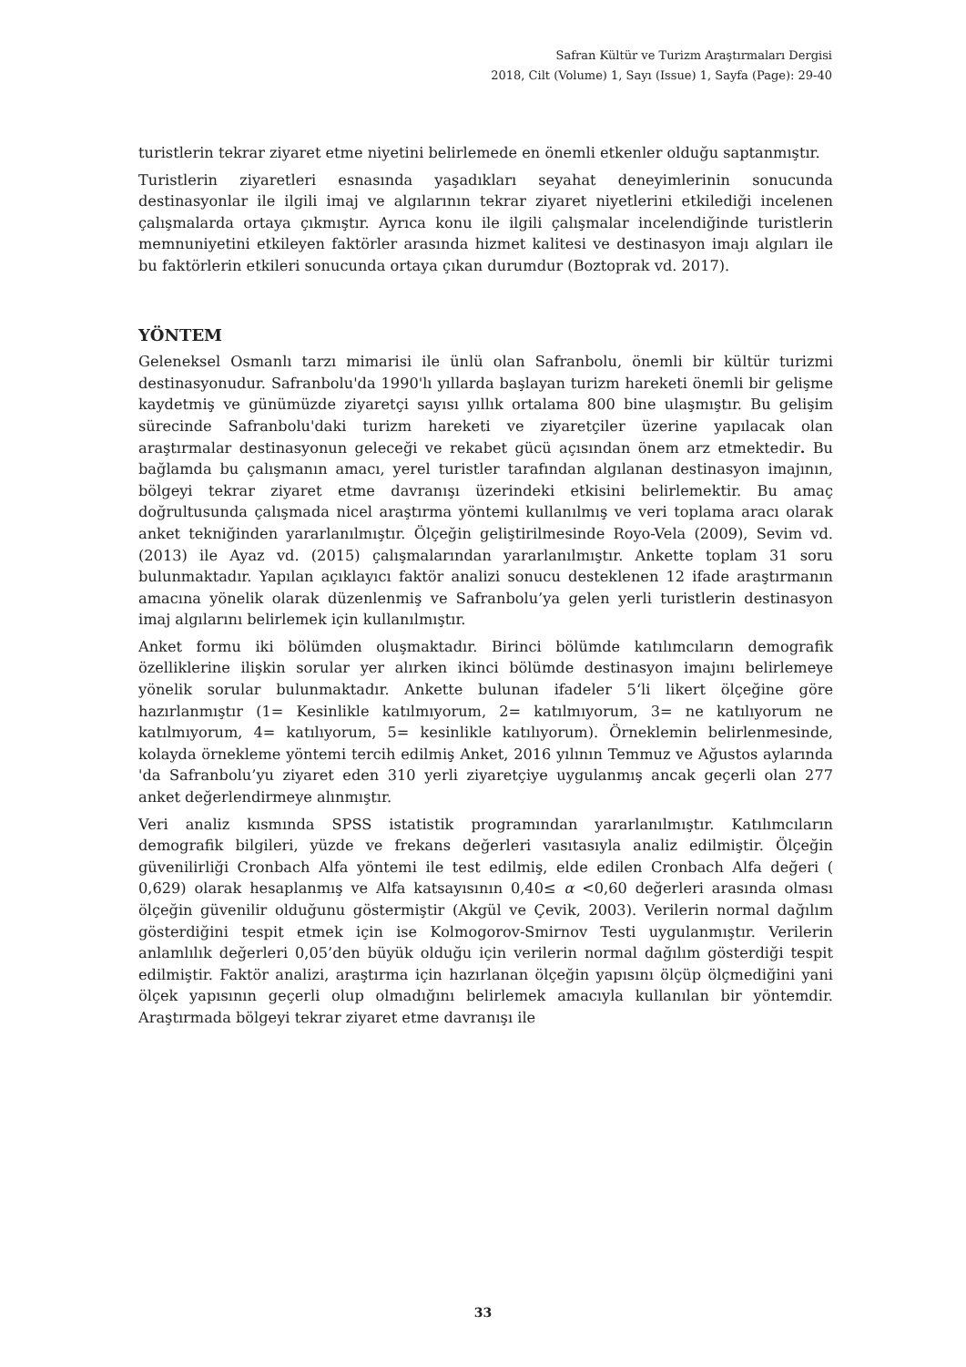Safran Kültür ve Turizm Araştırmaları Dergisi
2018, Cilt (Volume) 1, Sayı (Issue) 1, Sayfa (Page): 29-40
turistlerin tekrar ziyaret etme niyetini belirlemede en önemli etkenler olduğu saptanmıştır.
Turistlerin ziyaretleri esnasında yaşadıkları seyahat deneyimlerinin sonucunda destinasyonlar ile ilgili imaj ve algılarının tekrar ziyaret niyetlerini etkilediği incelenen çalışmalarda ortaya çıkmıştır. Ayrıca konu ile ilgili çalışmalar incelendiğinde turistlerin memnuniyetini etkileyen faktörler arasında hizmet kalitesi ve destinasyon imajı algıları ile bu faktörlerin etkileri sonucunda ortaya çıkan durumdur (Boztoprak vd. 2017).
YÖNTEM
Geleneksel Osmanlı tarzı mimarisi ile ünlü olan Safranbolu, önemli bir kültür turizmi destinasyonudur. Safranbolu'da 1990'lı yıllarda başlayan turizm hareketi önemli bir gelişme kaydetmiş ve günümüzde ziyaretçi sayısı yıllık ortalama 800 bine ulaşmıştır. Bu gelişim sürecinde Safranbolu'daki turizm hareketi ve ziyaretçiler üzerine yapılacak olan araştırmalar destinasyonun geleceği ve rekabet gücü açısından önem arz etmektedir. Bu bağlamda bu çalışmanın amacı, yerel turistler tarafından algılanan destinasyon imajının, bölgeyi tekrar ziyaret etme davranışı üzerindeki etkisini belirlemektir. Bu amaç doğrultusunda çalışmada nicel araştırma yöntemi kullanılmış ve veri toplama aracı olarak anket tekniğinden yararlanılmıştır. Ölçeğin geliştirilmesinde Royo-Vela (2009), Sevim vd. (2013) ile Ayaz vd. (2015) çalışmalarından yararlanılmıştır. Ankette toplam 31 soru bulunmaktadır. Yapılan açıklayıcı faktör analizi sonucu desteklenen 12 ifade araştırmanın amacına yönelik olarak düzenlenmiş ve Safranbolu’ya gelen yerli turistlerin destinasyon imaj algılarını belirlemek için kullanılmıştır.
Anket formu iki bölümden oluşmaktadır. Birinci bölümde katılımcıların demografik özelliklerine ilişkin sorular yer alırken ikinci bölümde destinasyon imajını belirlemeye yönelik sorular bulunmaktadır. Ankette bulunan ifadeler 5‘li likert ölçeğine göre hazırlanmıştır (1= Kesinlikle katılmıyorum, 2= katılmıyorum, 3= ne katılıyorum ne katılmıyorum, 4= katılıyorum, 5= kesinlikle katılıyorum). Örneklemin belirlenmesinde, kolayda örnekleme yöntemi tercih edilmiş Anket, 2016 yılının Temmuz ve Ağustos aylarında 'da Safranbolu’yu ziyaret eden 310 yerli ziyaretçiye uygulanmış ancak geçerli olan 277 anket değerlendirmeye alınmıştır.
Veri analiz kısmında SPSS istatistik programından yararlanılmıştır. Katılımcıların demografik bilgileri, yüzde ve frekans değerleri vasıtasıyla analiz edilmiştir. Ölçeğin güvenilirliği Cronbach Alfa yöntemi ile test edilmiş, elde edilen Cronbach Alfa değeri ( 0,629) olarak hesaplanmış ve Alfa katsayısının 0,40≤ α <0,60 değerleri arasında olması ölçeğin güvenilir olduğunu göstermiştir (Akgül ve Çevik, 2003). Verilerin normal dağılım gösterdiğini tespit etmek için ise Kolmogorov-Smirnov Testi uygulanmıştır. Verilerin anlamlılık değerleri 0,05’den büyük olduğu için verilerin normal dağılım gösterdiği tespit edilmiştir. Faktör analizi, araştırma için hazırlanan ölçeğin yapısını ölçüp ölçmediğini yani ölçek yapısının geçerli olup olmadığını belirlemek amacıyla kullanılan bir yöntemdir. Araştırmada bölgeyi tekrar ziyaret etme davranışı ile
33